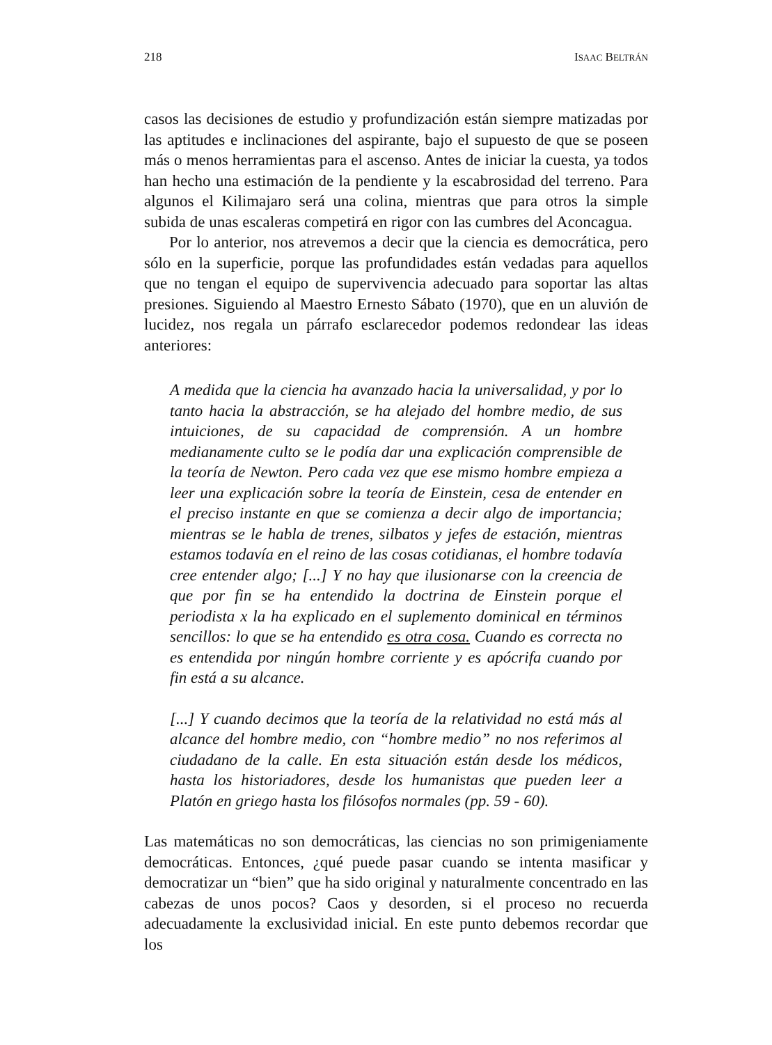218 ISAAC BELTRÁN
casos las decisiones de estudio y profundización están siempre matizadas por las aptitudes e inclinaciones del aspirante, bajo el supuesto de que se poseen más o menos herramientas para el ascenso. Antes de iniciar la cuesta, ya todos han hecho una estimación de la pendiente y la escabrosidad del terreno. Para algunos el Kilimajaro será una colina, mientras que para otros la simple subida de unas escaleras competirá en rigor con las cumbres del Aconcagua.
Por lo anterior, nos atrevemos a decir que la ciencia es democrática, pero sólo en la superficie, porque las profundidades están vedadas para aquellos que no tengan el equipo de supervivencia adecuado para soportar las altas presiones. Siguiendo al Maestro Ernesto Sábato (1970), que en un aluvión de lucidez, nos regala un párrafo esclarecedor podemos redondear las ideas anteriores:
A medida que la ciencia ha avanzado hacia la universalidad, y por lo tanto hacia la abstracción, se ha alejado del hombre medio, de sus intuiciones, de su capacidad de comprensión. A un hombre medianamente culto se le podía dar una explicación comprensible de la teoría de Newton. Pero cada vez que ese mismo hombre empieza a leer una explicación sobre la teoría de Einstein, cesa de entender en el preciso instante en que se comienza a decir algo de importancia; mientras se le habla de trenes, silbatos y jefes de estación, mientras estamos todavía en el reino de las cosas cotidianas, el hombre todavía cree entender algo; [...] Y no hay que ilusionarse con la creencia de que por fin se ha entendido la doctrina de Einstein porque el periodista x la ha explicado en el suplemento dominical en términos sencillos: lo que se ha entendido es otra cosa. Cuando es correcta no es entendida por ningún hombre corriente y es apócrifa cuando por fin está a su alcance.
[...] Y cuando decimos que la teoría de la relatividad no está más al alcance del hombre medio, con “hombre medio” no nos referimos al ciudadano de la calle. En esta situación están desde los médicos, hasta los historiadores, desde los humanistas que pueden leer a Platón en griego hasta los filósofos normales (pp. 59 - 60).
Las matemáticas no son democráticas, las ciencias no son primigeniamente democráticas. Entonces, ¿qué puede pasar cuando se intenta masificar y democratizar un “bien” que ha sido original y naturalmente concentrado en las cabezas de unos pocos? Caos y desorden, si el proceso no recuerda adecuadamente la exclusividad inicial. En este punto debemos recordar que los